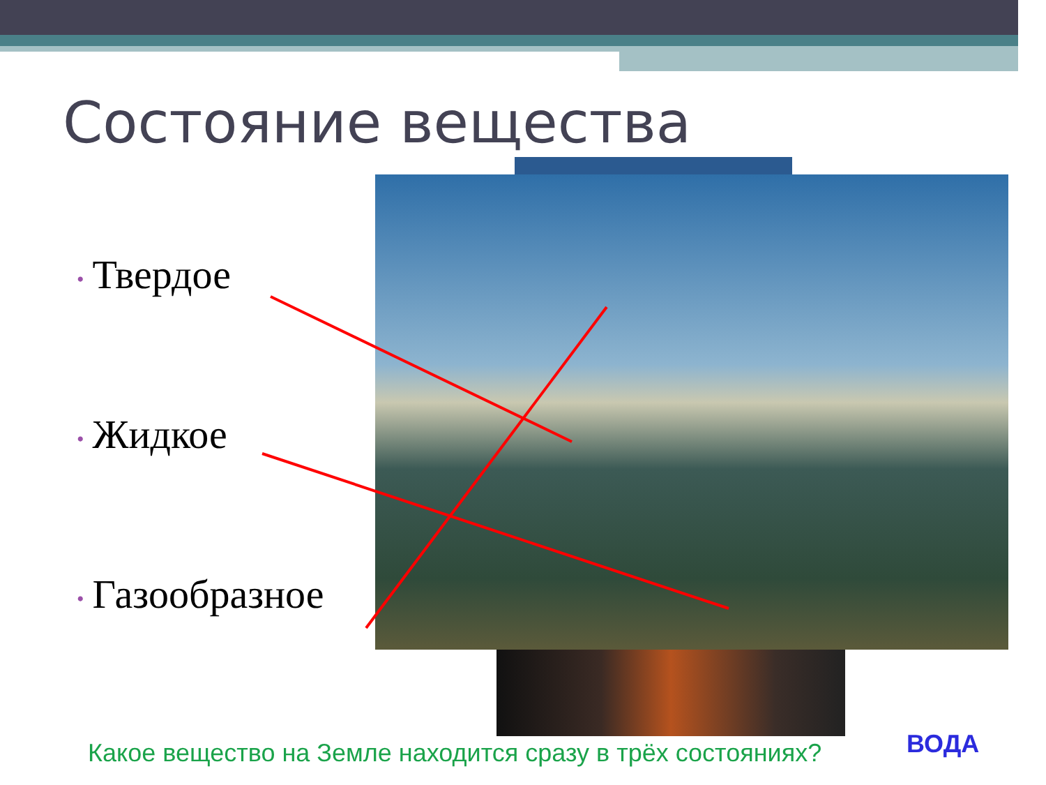Состояние вещества
• Твердое
• Жидкое
• Газообразное
Какое вещество на Земле находится сразу в трёх состояниях?
ВОДА